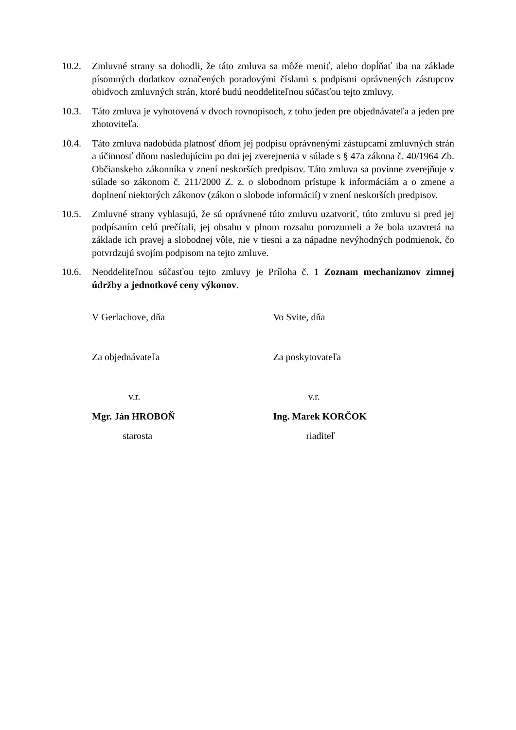10.2. Zmluvné strany sa dohodli, že táto zmluva sa môže meniť, alebo dopĺňať iba na základe písomných dodatkov označených poradovými číslami s podpismi oprávnených zástupcov obidvoch zmluvných strán, ktoré budú neoddeliteľnou súčasťou tejto zmluvy.
10.3. Táto zmluva je vyhotovená v dvoch rovnopisoch, z toho jeden pre objednávateľa a jeden pre zhotoviteľa.
10.4. Táto zmluva nadobúda platnosť dňom jej podpisu oprávnenými zástupcami zmluvných strán a účinnosť dňom nasledujúcim po dni jej zverejnenia v súlade s § 47a zákona č. 40/1964 Zb. Občianskeho zákonníka v znení neskorších predpisov. Táto zmluva sa povinne zverejňuje v súlade so zákonom č. 211/2000 Z. z. o slobodnom prístupe k informáciám a o zmene a doplnení niektorých zákonov (zákon o slobode informácií) v znení neskorších predpisov.
10.5. Zmluvné strany vyhlasujú, že sú oprávnené túto zmluvu uzatvoriť, túto zmluvu si pred jej podpísaním celú prečítali, jej obsahu v plnom rozsahu porozumeli a že bola uzavretá na základe ich pravej a slobodnej vôle, nie v tiesni a za nápadne nevýhodných podmienok, čo potvrdzujú svojím podpisom na tejto zmluve.
10.6. Neoddeliteľnou súčasťou tejto zmluvy je Príloha č. 1 Zoznam mechanizmov zimnej údržby a jednotkové ceny výkonov.
V Gerlachove, dňa
Za objednávateľa
v.r.
Mgr. Ján HROBOŇ
starosta
Vo Svite, dňa
Za poskytovateľa
v.r.
Ing. Marek KORČOK
riaditeľ